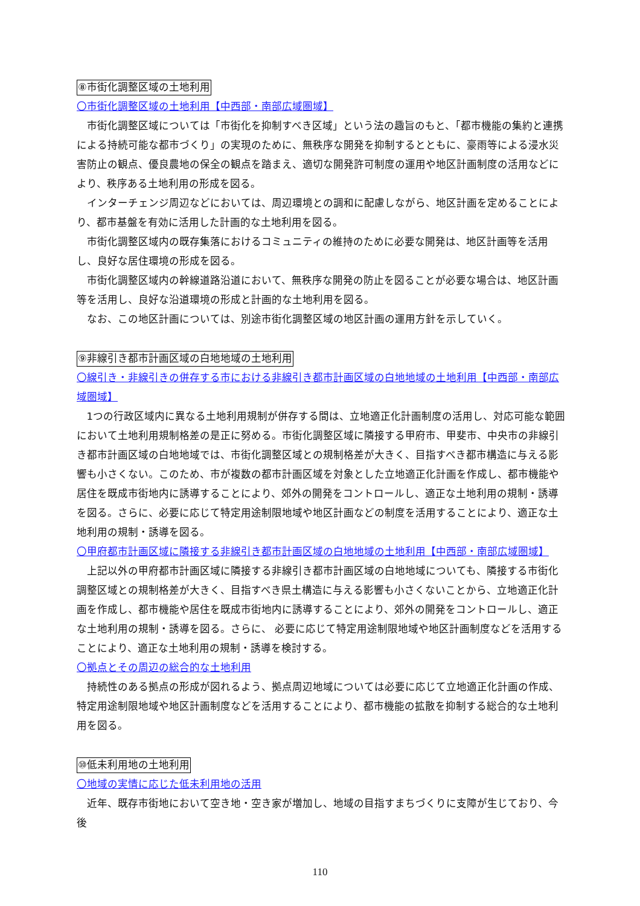⑧市街化調整区域の土地利用
〇市街化調整区域の土地利用【中西部・南部広域圏域】
市街化調整区域については「市街化を抑制すべき区域」という法の趣旨のもと、「都市機能の集約と連携による持続可能な都市づくり」の実現のために、無秩序な開発を抑制するとともに、豪雨等による浸水災害防止の観点、優良農地の保全の観点を踏まえ、適切な開発許可制度の運用や地区計画制度の活用などにより、秩序ある土地利用の形成を図る。
インターチェンジ周辺などにおいては、周辺環境との調和に配慮しながら、地区計画を定めることにより、都市基盤を有効に活用した計画的な土地利用を図る。
市街化調整区域内の既存集落におけるコミュニティの維持のために必要な開発は、地区計画等を活用し、良好な居住環境の形成を図る。
市街化調整区域内の幹線道路沿道において、無秩序な開発の防止を図ることが必要な場合は、地区計画等を活用し、良好な沿道環境の形成と計画的な土地利用を図る。
なお、この地区計画については、別途市街化調整区域の地区計画の運用方針を示していく。
⑨非線引き都市計画区域の白地地域の土地利用
〇線引き・非線引きの併存する市における非線引き都市計画区域の白地地域の土地利用【中西部・南部広域圏域】
1つの行政区域内に異なる土地利用規制が併存する間は、立地適正化計画制度の活用し、対応可能な範囲において土地利用規制格差の是正に努める。市街化調整区域に隣接する甲府市、甲斐市、中央市の非線引き都市計画区域の白地地域では、市街化調整区域との規制格差が大きく、目指すべき都市構造に与える影響も小さくない。このため、市が複数の都市計画区域を対象とした立地適正化計画を作成し、都市機能や居住を既成市街地内に誘導することにより、郊外の開発をコントロールし、適正な土地利用の規制・誘導を図る。さらに、必要に応じて特定用途制限地域や地区計画などの制度を活用することにより、適正な土地利用の規制・誘導を図る。
〇甲府都市計画区域に隣接する非線引き都市計画区域の白地地域の土地利用【中西部・南部広域圏域】
上記以外の甲府都市計画区域に隣接する非線引き都市計画区域の白地地域についても、隣接する市街化調整区域との規制格差が大きく、目指すべき県土構造に与える影響も小さくないことから、立地適正化計画を作成し、都市機能や居住を既成市街地内に誘導することにより、郊外の開発をコントロールし、適正な土地利用の規制・誘導を図る。さらに、 必要に応じて特定用途制限地域や地区計画制度などを活用することにより、適正な土地利用の規制・誘導を検討する。
〇拠点とその周辺の総合的な土地利用
持続性のある拠点の形成が図れるよう、拠点周辺地域については必要に応じて立地適正化計画の作成、特定用途制限地域や地区計画制度などを活用することにより、都市機能の拡散を抑制する総合的な土地利用を図る。
⑩低未利用地の土地利用
〇地域の実情に応じた低未利用地の活用
近年、既存市街地において空き地・空き家が増加し、地域の目指すまちづくりに支障が生じており、今後
110